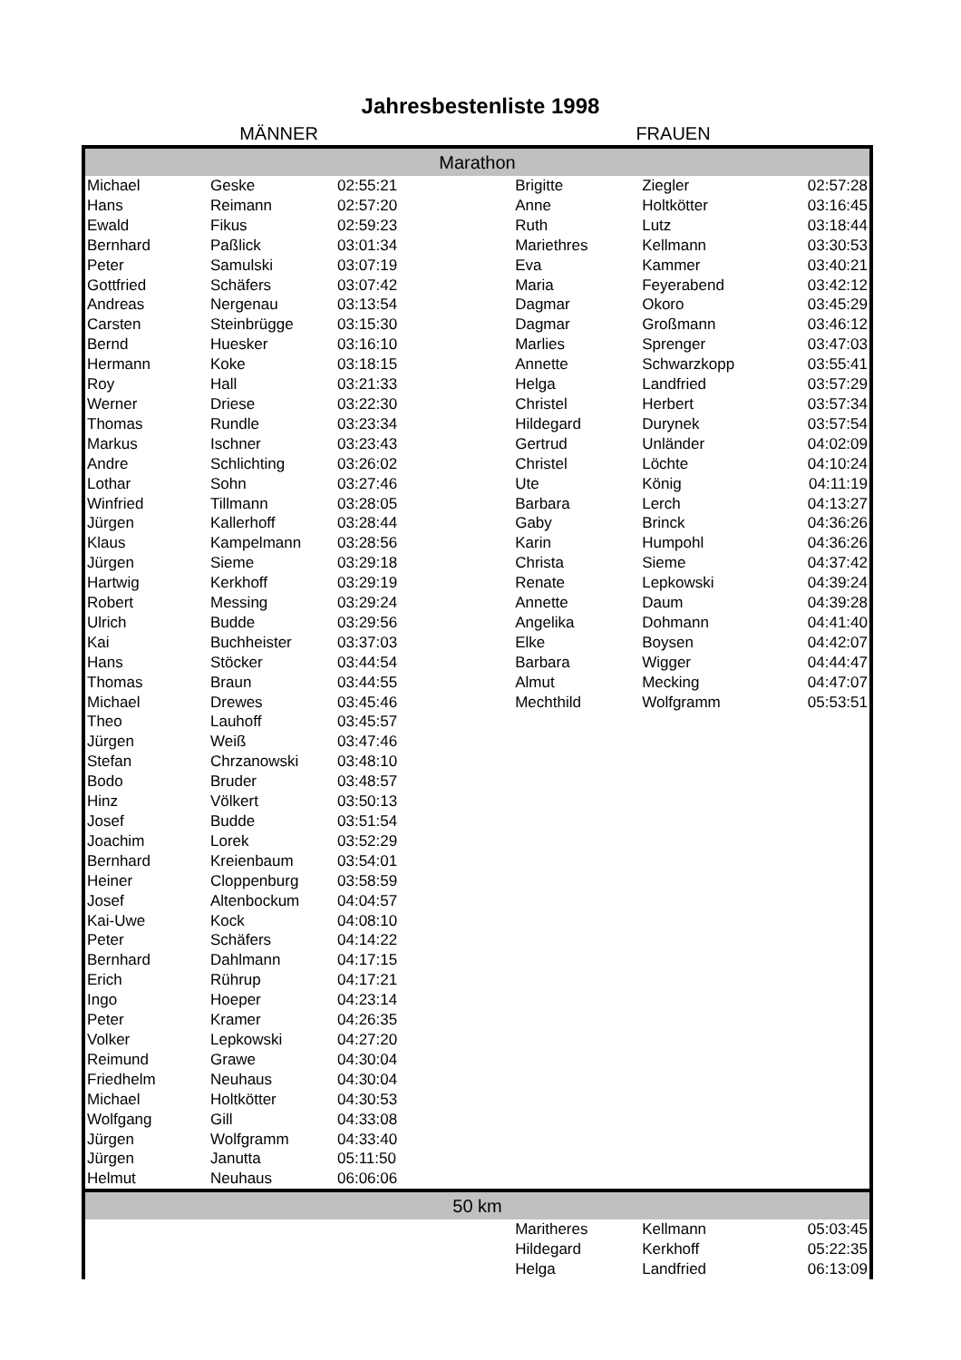Jahresbestenliste 1998
MÄNNER FRAUEN
| Marathon | | | | | | |
| --- | --- | --- | --- | --- | --- | --- |
| Michael | Geske | 02:55:21 | | Brigitte | Ziegler | 02:57:28 |
| Hans | Reimann | 02:57:20 | | Anne | Holtkötter | 03:16:45 |
| Ewald | Fikus | 02:59:23 | | Ruth | Lutz | 03:18:44 |
| Bernhard | Paßlick | 03:01:34 | | Mariethres | Kellmann | 03:30:53 |
| Peter | Samulski | 03:07:19 | | Eva | Kammer | 03:40:21 |
| Gottfried | Schäfers | 03:07:42 | | Maria | Feyerabend | 03:42:12 |
| Andreas | Nergenau | 03:13:54 | | Dagmar | Okoro | 03:45:29 |
| Carsten | Steinbrügge | 03:15:30 | | Dagmar | Großmann | 03:46:12 |
| Bernd | Huesker | 03:16:10 | | Marlies | Sprenger | 03:47:03 |
| Hermann | Koke | 03:18:15 | | Annette | Schwarzkopp | 03:55:41 |
| Roy | Hall | 03:21:33 | | Helga | Landfried | 03:57:29 |
| Werner | Driese | 03:22:30 | | Christel | Herbert | 03:57:34 |
| Thomas | Rundle | 03:23:34 | | Hildegard | Durynek | 03:57:54 |
| Markus | Ischner | 03:23:43 | | Gertrud | Unländer | 04:02:09 |
| Andre | Schlichting | 03:26:02 | | Christel | Löchte | 04:10:24 |
| Lothar | Sohn | 03:27:46 | | Ute | König | 04:11:19 |
| Winfried | Tillmann | 03:28:05 | | Barbara | Lerch | 04:13:27 |
| Jürgen | Kallerhoff | 03:28:44 | | Gaby | Brinck | 04:36:26 |
| Klaus | Kampelmann | 03:28:56 | | Karin | Humpohl | 04:36:26 |
| Jürgen | Sieme | 03:29:18 | | Christa | Sieme | 04:37:42 |
| Hartwig | Kerkhoff | 03:29:19 | | Renate | Lepkowski | 04:39:24 |
| Robert | Messing | 03:29:24 | | Annette | Daum | 04:39:28 |
| Ulrich | Budde | 03:29:56 | | Angelika | Dohmann | 04:41:40 |
| Kai | Buchheister | 03:37:03 | | Elke | Boysen | 04:42:07 |
| Hans | Stöcker | 03:44:54 | | Barbara | Wigger | 04:44:47 |
| Thomas | Braun | 03:44:55 | | Almut | Mecking | 04:47:07 |
| Michael | Drewes | 03:45:46 | | Mechthild | Wolfgramm | 05:53:51 |
| Theo | Lauhoff | 03:45:57 | | | | |
| Jürgen | Weiß | 03:47:46 | | | | |
| Stefan | Chrzanowski | 03:48:10 | | | | |
| Bodo | Bruder | 03:48:57 | | | | |
| Hinz | Völkert | 03:50:13 | | | | |
| Josef | Budde | 03:51:54 | | | | |
| Joachim | Lorek | 03:52:29 | | | | |
| Bernhard | Kreienbaum | 03:54:01 | | | | |
| Heiner | Cloppenburg | 03:58:59 | | | | |
| Josef | Altenbockum | 04:04:57 | | | | |
| Kai-Uwe | Kock | 04:08:10 | | | | |
| Peter | Schäfers | 04:14:22 | | | | |
| Bernhard | Dahlmann | 04:17:15 | | | | |
| Erich | Rührup | 04:17:21 | | | | |
| Ingo | Hoeper | 04:23:14 | | | | |
| Peter | Kramer | 04:26:35 | | | | |
| Volker | Lepkowski | 04:27:20 | | | | |
| Reimund | Grawe | 04:30:04 | | | | |
| Friedhelm | Neuhaus | 04:30:04 | | | | |
| Michael | Holtkötter | 04:30:53 | | | | |
| Wolfgang | Gill | 04:33:08 | | | | |
| Jürgen | Wolfgramm | 04:33:40 | | | | |
| Jürgen | Janutta | 05:11:50 | | | | |
| Helmut | Neuhaus | 06:06:06 | | | | |
| 50 km | | | | | | |
| | | | | Maritheres | Kellmann | 05:03:45 |
| | | | | Hildegard | Kerkhoff | 05:22:35 |
| | | | | Helga | Landfried | 06:13:09 |